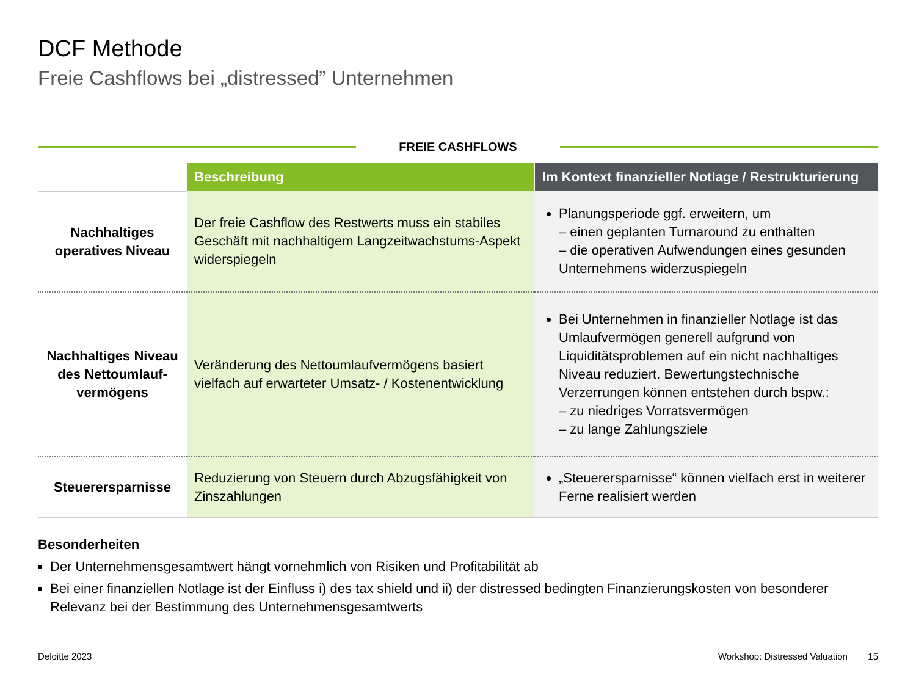DCF Methode
Freie Cashflows bei „distressed” Unternehmen
FREIE CASHFLOWS
| | Beschreibung | Im Kontext finanzieller Notlage / Restrukturierung |
| --- | --- | --- |
| Nachhaltiges operatives Niveau | Der freie Cashflow des Restwerts muss ein stabiles Geschäft mit nachhaltigem Langzeitwachstums-Aspekt widerspiegeln | Planungsperiode ggf. erweitern, um – einen geplanten Turnaround zu enthalten – die operativen Aufwendungen eines gesunden Unternehmens widerzuspiegeln |
| Nachhaltiges Niveau des Nettoumlauf-vermögens | Veränderung des Nettoumlaufvermögens basiert vielfach auf erwarteter Umsatz- / Kostenentwicklung | Bei Unternehmen in finanzieller Notlage ist das Umlaufvermögen generell aufgrund von Liquiditätsproblemen auf ein nicht nachhaltiges Niveau reduziert. Bewertungstechnische Verzerrungen können entstehen durch bspw.: – zu niedriges Vorratsvermögen – zu lange Zahlungsziele |
| Steuerersparnisse | Reduzierung von Steuern durch Abzugsfähigkeit von Zinszahlungen | „Steuerersparnisse“ können vielfach erst in weiterer Ferne realisiert werden |
Besonderheiten
Der Unternehmensgesamtwert hängt vornehmlich von Risiken und Profitabilität ab
Bei einer finanziellen Notlage ist der Einfluss i) des tax shield und ii) der distressed bedingten Finanzierungskosten von besonderer Relevanz bei der Bestimmung des Unternehmensgesamtwerts
Deloitte 2023 Workshop: Distressed Valuation 15